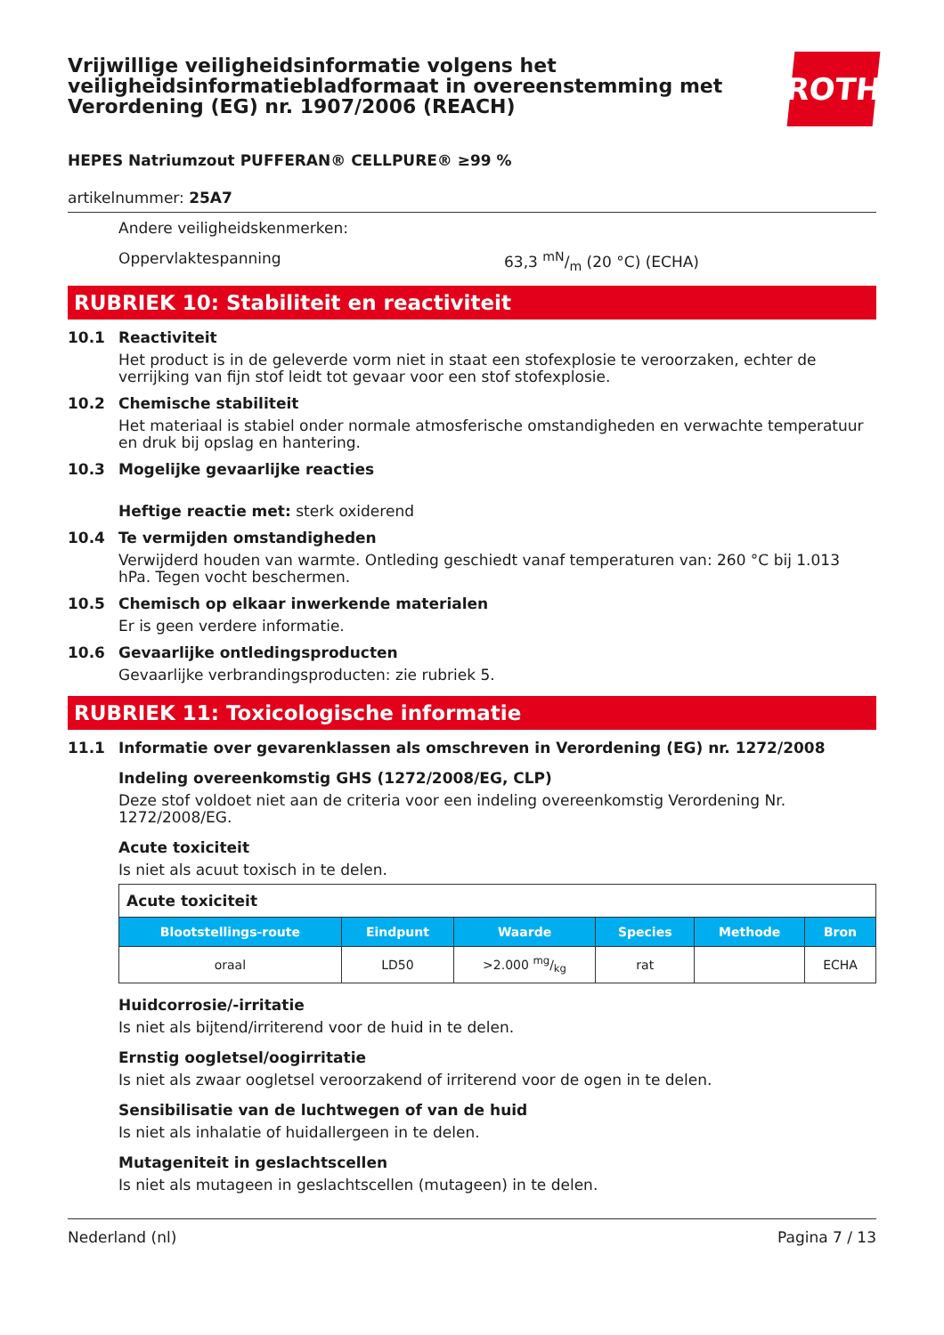Vrijwillige veiligheidsinformatie volgens het veiligheidsinformatiebladformaat in overeenstemming met Verordening (EG) nr. 1907/2006 (REACH)
ROTH
HEPES Natriumzout PUFFERAN® CELLPURE® ≥99 %
artikelnummer: 25A7
Andere veiligheidskenmerken:
Oppervlaktespanning 63,3 mN/m (20 °C) (ECHA)
RUBRIEK 10: Stabiliteit en reactiviteit
10.1 Reactiviteit
Het product is in de geleverde vorm niet in staat een stofexplosie te veroorzaken, echter de verrijking van fijn stof leidt tot gevaar voor een stof stofexplosie.
10.2 Chemische stabiliteit
Het materiaal is stabiel onder normale atmosferische omstandigheden en verwachte temperatuur en druk bij opslag en hantering.
10.3 Mogelijke gevaarlijke reacties
Heftige reactie met: sterk oxiderend
10.4 Te vermijden omstandigheden
Verwijderd houden van warmte. Ontleding geschiedt vanaf temperaturen van: 260 °C bij 1.013 hPa. Tegen vocht beschermen.
10.5 Chemisch op elkaar inwerkende materialen
Er is geen verdere informatie.
10.6 Gevaarlijke ontledingsproducten
Gevaarlijke verbrandingsproducten: zie rubriek 5.
RUBRIEK 11: Toxicologische informatie
11.1 Informatie over gevarenklassen als omschreven in Verordening (EG) nr. 1272/2008
Indeling overeenkomstig GHS (1272/2008/EG, CLP)
Deze stof voldoet niet aan de criteria voor een indeling overeenkomstig Verordening Nr. 1272/2008/EG.
Acute toxiciteit
Is niet als acuut toxisch in te delen.
| Acute toxiciteit | | | | | |
| --- | --- | --- | --- | --- | --- |
| Blootstellings-route | Eindpunt | Waarde | Species | Methode | Bron |
| oraal | LD50 | >2.000 mg/kg | rat | | ECHA |
Huidcorrosie/-irritatie
Is niet als bijtend/irriterend voor de huid in te delen.
Ernstig oogletsel/oogirritatie
Is niet als zwaar oogletsel veroorzakend of irriterend voor de ogen in te delen.
Sensibilisatie van de luchtwegen of van de huid
Is niet als inhalatie of huidallergeen in te delen.
Mutageniteit in geslachtscellen
Is niet als mutageen in geslachtscellen (mutageen) in te delen.
Nederland (nl) Pagina 7 / 13